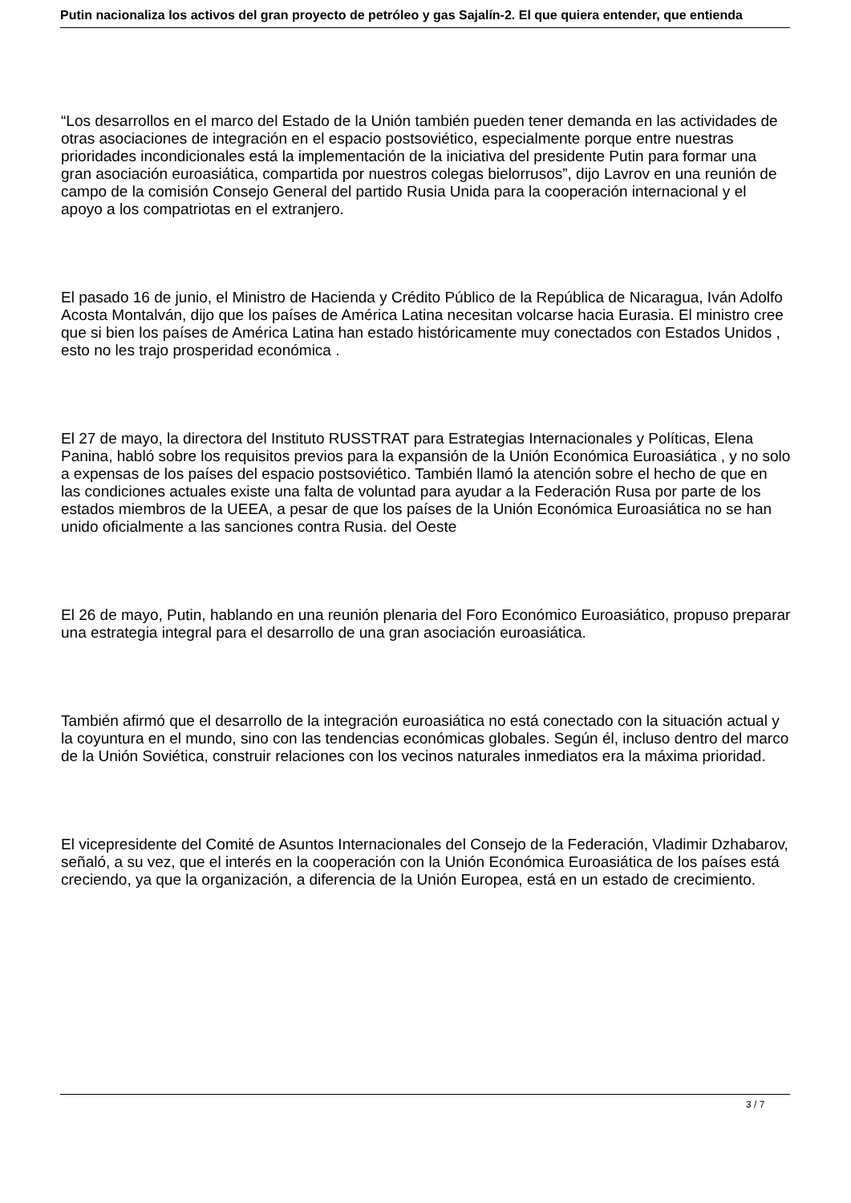Putin nacionaliza los activos del gran proyecto de petróleo y gas Sajalín-2. El que quiera entender, que entienda
“Los desarrollos en el marco del Estado de la Unión también pueden tener demanda en las actividades de otras asociaciones de integración en el espacio postsoviético, especialmente porque entre nuestras prioridades incondicionales está la implementación de la iniciativa del presidente Putin para formar una gran asociación euroasiática, compartida por nuestros colegas bielorrusos”, dijo Lavrov en una reunión de campo de la comisión Consejo General del partido Rusia Unida para la cooperación internacional y el apoyo a los compatriotas en el extranjero.
El pasado 16 de junio, el Ministro de Hacienda y Crédito Público de la República de Nicaragua, Iván Adolfo Acosta Montalván, dijo que los países de América Latina necesitan volcarse hacia Eurasia. El ministro cree que si bien los países de América Latina han estado históricamente muy conectados con Estados Unidos , esto no les trajo prosperidad económica .
El 27 de mayo, la directora del Instituto RUSSTRAT para Estrategias Internacionales y Políticas, Elena Panina, habló sobre los requisitos previos para la expansión de la Unión Económica Euroasiática , y no solo a expensas de los países del espacio postsoviético. También llamó la atención sobre el hecho de que en las condiciones actuales existe una falta de voluntad para ayudar a la Federación Rusa por parte de los estados miembros de la UEEA, a pesar de que los países de la Unión Económica Euroasiática no se han unido oficialmente a las sanciones contra Rusia. del Oeste
El 26 de mayo, Putin, hablando en una reunión plenaria del Foro Económico Euroasiático, propuso preparar una estrategia integral para el desarrollo de una gran asociación euroasiática.
También afirmó que el desarrollo de la integración euroasiática no está conectado con la situación actual y la coyuntura en el mundo, sino con las tendencias económicas globales. Según él, incluso dentro del marco de la Unión Soviética, construir relaciones con los vecinos naturales inmediatos era la máxima prioridad.
El vicepresidente del Comité de Asuntos Internacionales del Consejo de la Federación, Vladimir Dzhabarov, señaló, a su vez, que el interés en la cooperación con la Unión Económica Euroasiática de los países está creciendo, ya que la organización, a diferencia de la Unión Europea, está en un estado de crecimiento.
3 / 7